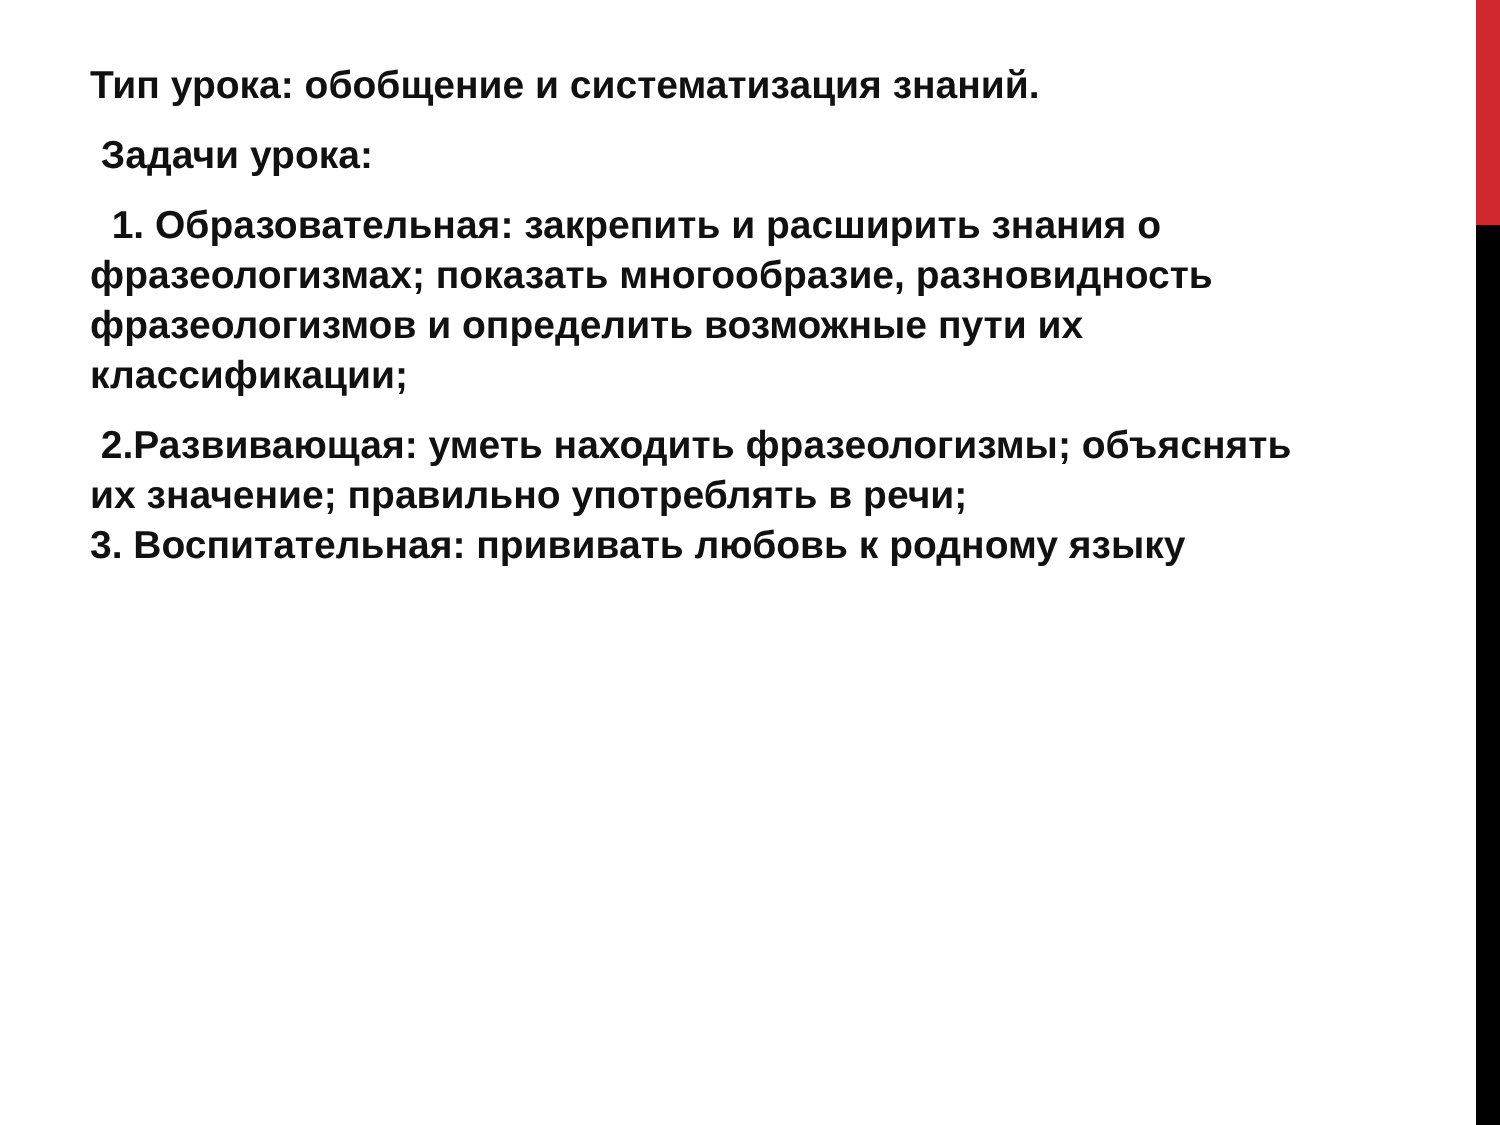Тип урока: обобщение и систематизация знаний.
Задачи урока:
1. Образовательная: закрепить и расширить знания о фразеологизмах; показать многообразие, разновидность фразеологизмов и определить возможные пути их классификации;
2.Развивающая: уметь находить фразеологизмы; объяснять их значение; правильно употреблять в речи;
3. Воспитательная: прививать любовь к родному языку